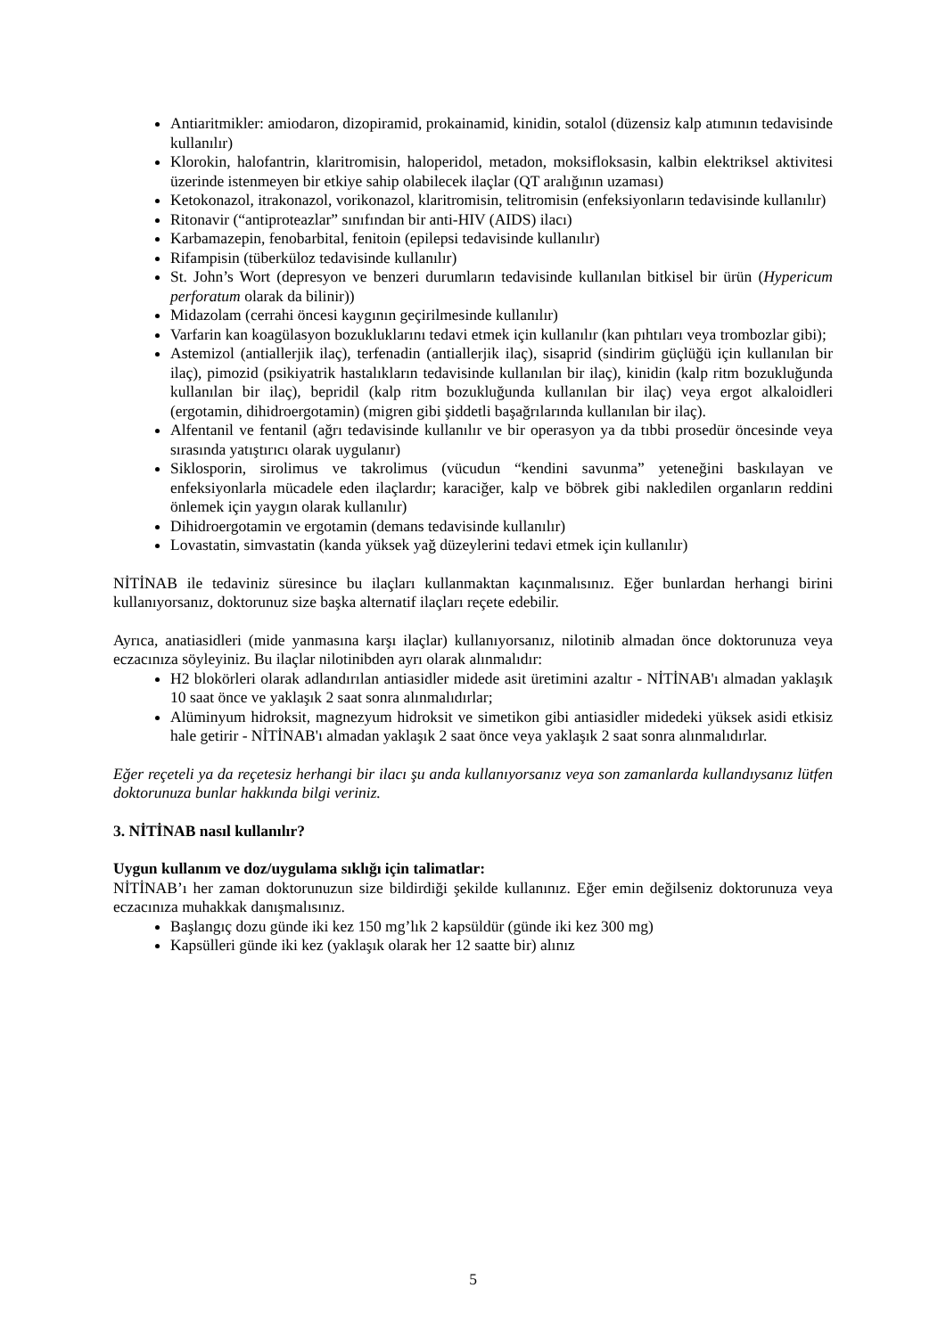Antiaritmikler: amiodaron, dizopiramid, prokainamid, kinidin, sotalol (düzensiz kalp atımının tedavisinde kullanılır)
Klorokin, halofantrin, klaritromisin, haloperidol, metadon, moksifloksasin, kalbin elektriksel aktivitesi üzerinde istenmeyen bir etkiye sahip olabilecek ilaçlar (QT aralığının uzaması)
Ketokonazol, itrakonazol, vorikonazol, klaritromisin, telitromisin (enfeksiyonların tedavisinde kullanılır)
Ritonavir (“antiproteazlar” sınıfından bir anti-HIV (AIDS) ilacı)
Karbamazepin, fenobarbital, fenitoin (epilepsi tedavisinde kullanılır)
Rifampisin (tüberküloz tedavisinde kullanılır)
St. John’s Wort (depresyon ve benzeri durumların tedavisinde kullanılan bitkisel bir ürün (Hypericum perforatum olarak da bilinir))
Midazolam (cerrahi öncesi kaygının geçirilmesinde kullanılır)
Varfarin kan koagülasyon bozukluklarını tedavi etmek için kullanılır (kan pıhtıları veya trombozlar gibi);
Astemizol (antiallerjik ilaç), terfenadin (antiallerjik ilaç), sisaprid (sindirim güçlüğü için kullanılan bir ilaç), pimozid (psikiyatrik hastalıkların tedavisinde kullanılan bir ilaç), kinidin (kalp ritm bozukluğunda kullanılan bir ilaç), bepridil (kalp ritm bozukluğunda kullanılan bir ilaç) veya ergot alkaloidleri (ergotamin, dihidroergotamin) (migren gibi şiddetli başağrılarında kullanılan bir ilaç).
Alfentanil ve fentanil (ağrı tedavisinde kullanılır ve bir operasyon ya da tıbbi prosedür öncesinde veya sırasında yatıştırıcı olarak uygulanır)
Siklosporin, sirolimus ve takrolimus (vücudun “kendini savunma” yeteneğini baskılayan ve enfeksiyonlarla mücadele eden ilaçlardır; karaciğer, kalp ve böbrek gibi nakledilen organların reddini önlemek için yaygın olarak kullanılır)
Dihidroergotamin ve ergotamin (demans tedavisinde kullanılır)
Lovastatin, simvastatin (kanda yüksek yağ düzeylerini tedavi etmek için kullanılır)
NİTİNAB ile tedaviniz süresince bu ilaçları kullanmaktan kaçınmalısınız. Eğer bunlardan herhangi birini kullanıyorsanız, doktorunuz size başka alternatif ilaçları reçete edebilir.
Ayrıca, anatiasidleri (mide yanmasına karşı ilaçlar) kullanıyorsanız, nilotinib almadan önce doktorunuza veya eczacınıza söyleyiniz. Bu ilaçlar nilotinibden ayrı olarak alınmalıdır:
H2 blokörleri olarak adlandırılan antiasidler midede asit üretimini azaltır - NİTİNAB'ı almadan yaklaşık 10 saat önce ve yaklaşık 2 saat sonra alınmalıdırlar;
Alüminyum hidroksit, magnezyum hidroksit ve simetikon gibi antiasidler midedeki yüksek asidi etkisiz hale getirir - NİTİNAB'ı almadan yaklaşık 2 saat önce veya yaklaşık 2 saat sonra alınmalıdırlar.
Eğer reçeteli ya da reçetesiz herhangi bir ilacı şu anda kullanıyorsanız veya son zamanlarda kullandıysanız lütfen doktorunuza bunlar hakkında bilgi veriniz.
3. NİTİNAB nasıl kullanılır?
Uygun kullanım ve doz/uygulama sıklığı için talimatlar:
NİTİNAB’ı her zaman doktorunuzun size bildirdiği şekilde kullanınız. Eğer emin değilseniz doktorunuza veya eczacınıza muhakkak danışmalısınız.
Başlangıç dozu günde iki kez 150 mg’lık 2 kapsüldür (günde iki kez 300 mg)
Kapsülleri günde iki kez (yaklaşık olarak her 12 saatte bir) alınız
5